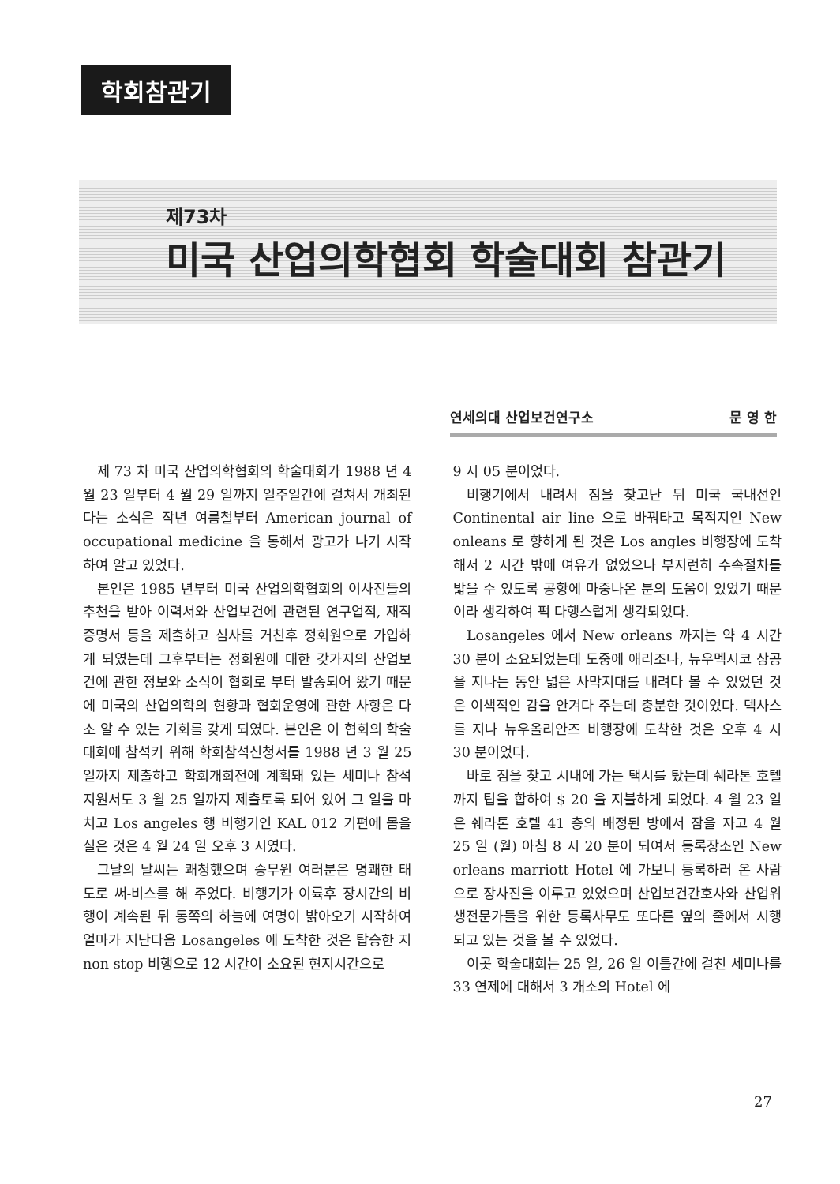학회참관기
제73차
미국 산업의학협회 학술대회 참관기
연세의대 산업보건연구소 문 영 한
제 73 차 미국 산업의학협회의 학술대회가 1988 년 4 월 23 일부터 4 월 29 일까지 일주일간에 걸쳐서 개최된다는 소식은 작년 여름철부터 American journal of occupational medicine 을 통해서 광고가 나기 시작하여 알고 있었다.
본인은 1985 년부터 미국 산업의학협회의 이사진들의 추천을 받아 이력서와 산업보건에 관련된 연구업적, 재직증명서 등을 제출하고 심사를 거친후 정회원으로 가입하게 되였는데 그후부터는 정회원에 대한 갖가지의 산업보건에 관한 정보와 소식이 협회로 부터 발송되어 왔기 때문에 미국의 산업의학의 현황과 협회운영에 관한 사항은 다소 알 수 있는 기회를 갖게 되였다. 본인은 이 협회의 학술대회에 참석키 위해 학회참석신청서를 1988 년 3 월 25 일까지 제출하고 학회개회전에 계획돼 있는 세미나 참석지원서도 3 월 25 일까지 제출토록 되어 있어 그 일을 마치고 Los angeles 행 비행기인 KAL 012 기편에 몸을 실은 것은 4 월 24 일 오후 3 시였다.
그날의 날씨는 쾌청했으며 승무원 여러분은 명쾌한 태도로 써-비스를 해 주었다. 비행기가 이륙후 장시간의 비행이 계속된 뒤 동쪽의 하늘에 여명이 밝아오기 시작하여 얼마가 지난다음 Losangeles 에 도착한 것은 탑승한 지 non stop 비행으로 12 시간이 소요된 현지시간으로
9 시 05 분이었다.
비행기에서 내려서 짐을 찾고난 뒤 미국 국내선인 Continental air line 으로 바꿔타고 목적지인 New onleans 로 향하게 된 것은 Los angles 비행장에 도착해서 2 시간 밖에 여유가 없었으나 부지런히 수속절차를 밟을 수 있도록 공항에 마중나온 분의 도움이 있었기 때문이라 생각하여 퍽 다행스럽게 생각되었다.
Losangeles 에서 New orleans 까지는 약 4 시간 30 분이 소요되었는데 도중에 애리조나, 뉴우멕시코 상공을 지나는 동안 넓은 사막지대를 내려다 볼 수 있었던 것은 이색적인 감을 안겨다 주는데 충분한 것이었다. 텍사스를 지나 뉴우올리안즈 비행장에 도착한 것은 오후 4 시 30 분이었다.
바로 짐을 찾고 시내에 가는 택시를 탔는데 쉐라톤 호텔까지 팁을 합하여 $ 20 을 지불하게 되었다. 4 월 23 일은 쉐라톤 호텔 41 층의 배정된 방에서 잠을 자고 4 월 25 일 (월) 아침 8 시 20 분이 되여서 등록장소인 New orleans marriott Hotel 에 가보니 등록하러 온 사람으로 장사진을 이루고 있었으며 산업보건간호사와 산업위생전문가들을 위한 등록사무도 또다른 옆의 줄에서 시행되고 있는 것을 볼 수 있었다.
이곳 학술대회는 25 일, 26 일 이틀간에 걸친 세미나를 33 연제에 대해서 3 개소의 Hotel 에
27